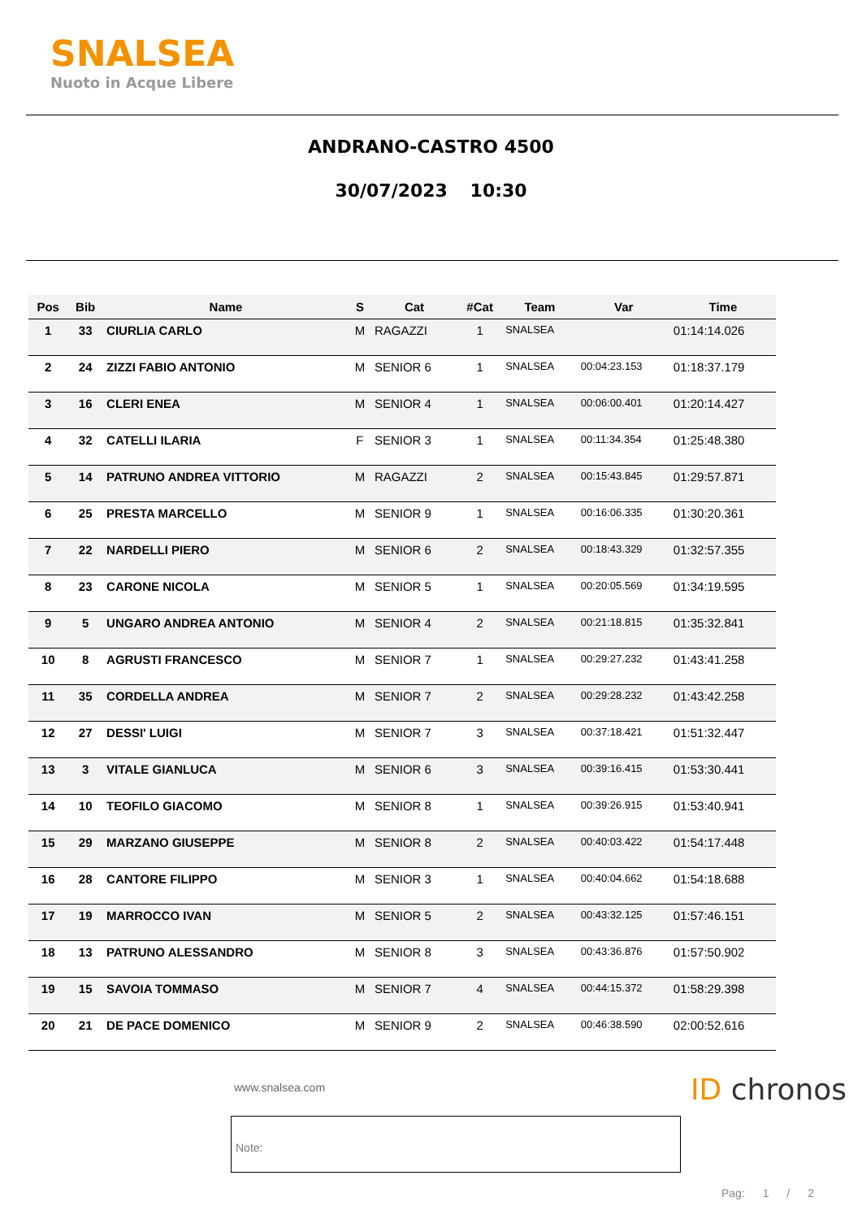SNALSEA
Nuoto in Acque Libere
ANDRANO-CASTRO 4500
30/07/2023 10:30
| Pos | Bib | Name | S | Cat | #Cat | Team | Var | Time |
| --- | --- | --- | --- | --- | --- | --- | --- | --- |
| 1 | 33 | CIURLIA CARLO | M | RAGAZZI | 1 | SNALSEA | | 01:14:14.026 |
| 2 | 24 | ZIZZI FABIO ANTONIO | M | SENIOR 6 | 1 | SNALSEA | 00:04:23.153 | 01:18:37.179 |
| 3 | 16 | CLERI ENEA | M | SENIOR 4 | 1 | SNALSEA | 00:06:00.401 | 01:20:14.427 |
| 4 | 32 | CATELLI ILARIA | F | SENIOR 3 | 1 | SNALSEA | 00:11:34.354 | 01:25:48.380 |
| 5 | 14 | PATRUNO ANDREA VITTORIO | M | RAGAZZI | 2 | SNALSEA | 00:15:43.845 | 01:29:57.871 |
| 6 | 25 | PRESTA MARCELLO | M | SENIOR 9 | 1 | SNALSEA | 00:16:06.335 | 01:30:20.361 |
| 7 | 22 | NARDELLI PIERO | M | SENIOR 6 | 2 | SNALSEA | 00:18:43.329 | 01:32:57.355 |
| 8 | 23 | CARONE NICOLA | M | SENIOR 5 | 1 | SNALSEA | 00:20:05.569 | 01:34:19.595 |
| 9 | 5 | UNGARO ANDREA ANTONIO | M | SENIOR 4 | 2 | SNALSEA | 00:21:18.815 | 01:35:32.841 |
| 10 | 8 | AGRUSTI FRANCESCO | M | SENIOR 7 | 1 | SNALSEA | 00:29:27.232 | 01:43:41.258 |
| 11 | 35 | CORDELLA ANDREA | M | SENIOR 7 | 2 | SNALSEA | 00:29:28.232 | 01:43:42.258 |
| 12 | 27 | DESSI' LUIGI | M | SENIOR 7 | 3 | SNALSEA | 00:37:18.421 | 01:51:32.447 |
| 13 | 3 | VITALE GIANLUCA | M | SENIOR 6 | 3 | SNALSEA | 00:39:16.415 | 01:53:30.441 |
| 14 | 10 | TEOFILO GIACOMO | M | SENIOR 8 | 1 | SNALSEA | 00:39:26.915 | 01:53:40.941 |
| 15 | 29 | MARZANO GIUSEPPE | M | SENIOR 8 | 2 | SNALSEA | 00:40:03.422 | 01:54:17.448 |
| 16 | 28 | CANTORE FILIPPO | M | SENIOR 3 | 1 | SNALSEA | 00:40:04.662 | 01:54:18.688 |
| 17 | 19 | MARROCCO IVAN | M | SENIOR 5 | 2 | SNALSEA | 00:43:32.125 | 01:57:46.151 |
| 18 | 13 | PATRUNO ALESSANDRO | M | SENIOR 8 | 3 | SNALSEA | 00:43:36.876 | 01:57:50.902 |
| 19 | 15 | SAVOIA TOMMASO | M | SENIOR 7 | 4 | SNALSEA | 00:44:15.372 | 01:58:29.398 |
| 20 | 21 | DE PACE DOMENICO | M | SENIOR 9 | 2 | SNALSEA | 00:46:38.590 | 02:00:52.616 |
www.snalsea.com ID chronos
Note:
Pag: 1 / 2